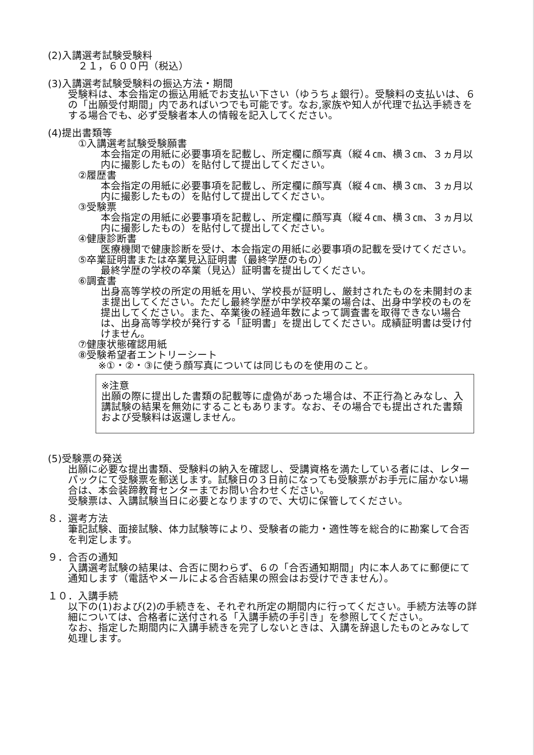(2)入講選考試験受験料
２１，６００円（税込）
(3)入講選考試験受験料の振込方法・期間
受験料は、本会指定の振込用紙でお支払い下さい（ゆうちょ銀行）。受験料の支払いは、６の「出願受付期間」内であればいつでも可能です。なお,家族や知人が代理で払込手続きをする場合でも、必ず受験者本人の情報を記入してください。
(4)提出書類等
①入講選考試験受験願書
本会指定の用紙に必要事項を記載し、所定欄に顔写真（縦４㎝、横３㎝、３ヵ月以内に撮影したもの）を貼付して提出してください。
②履歴書
本会指定の用紙に必要事項を記載し、所定欄に顔写真（縦４㎝、横３㎝、３ヵ月以内に撮影したもの）を貼付して提出してください。
③受験票
本会指定の用紙に必要事項を記載し、所定欄に顔写真（縦４㎝、横３㎝、３ヵ月以内に撮影したもの）を貼付して提出してください。
④健康診断書
医療機関で健康診断を受け、本会指定の用紙に必要事項の記載を受けてください。
⑤卒業証明書または卒業見込証明書（最終学歴のもの）
最終学歴の学校の卒業（見込）証明書を提出してください。
⑥調査書
出身高等学校の所定の用紙を用い、学校長が証明し、厳封されたものを未開封のまま提出してください。ただし最終学歴が中学校卒業の場合は、出身中学校のものを提出してください。また、卒業後の経過年数によって調査書を取得できない場合は、出身高等学校が発行する「証明書」を提出してください。成績証明書は受け付けません。
⑦健康状態確認用紙
⑧受験希望者エントリーシート
※①・②・③に使う顔写真については同じものを使用のこと。
※注意
出願の際に提出した書類の記載等に虚偽があった場合は、不正行為とみなし、入講試験の結果を無効にすることもあります。なお、その場合でも提出された書類および受験料は返還しません。
(5)受験票の発送
出願に必要な提出書類、受験料の納入を確認し、受講資格を満たしている者には、レターパックにて受験票を郵送します。試験日の３日前になっても受験票がお手元に届かない場合は、本会装蹄教育センターまでお問い合わせください。
受験票は、入講試験当日に必要となりますので、大切に保管してください。
８．選考方法
筆記試験、面接試験、体力試験等により、受験者の能力・適性等を総合的に勘案して合否を判定します。
９．合否の通知
入講選考試験の結果は、合否に関わらず、６の「合否通知期間」内に本人あてに郵便にて通知します（電話やメールによる合否結果の照会はお受けできません）。
１０．入講手続
以下の(1)および(2)の手続きを、それぞれ所定の期間内に行ってください。手続方法等の詳細については、合格者に送付される「入講手続の手引き」を参照してください。
なお、指定した期間内に入講手続きを完了しないときは、入講を辞退したものとみなして処理します。